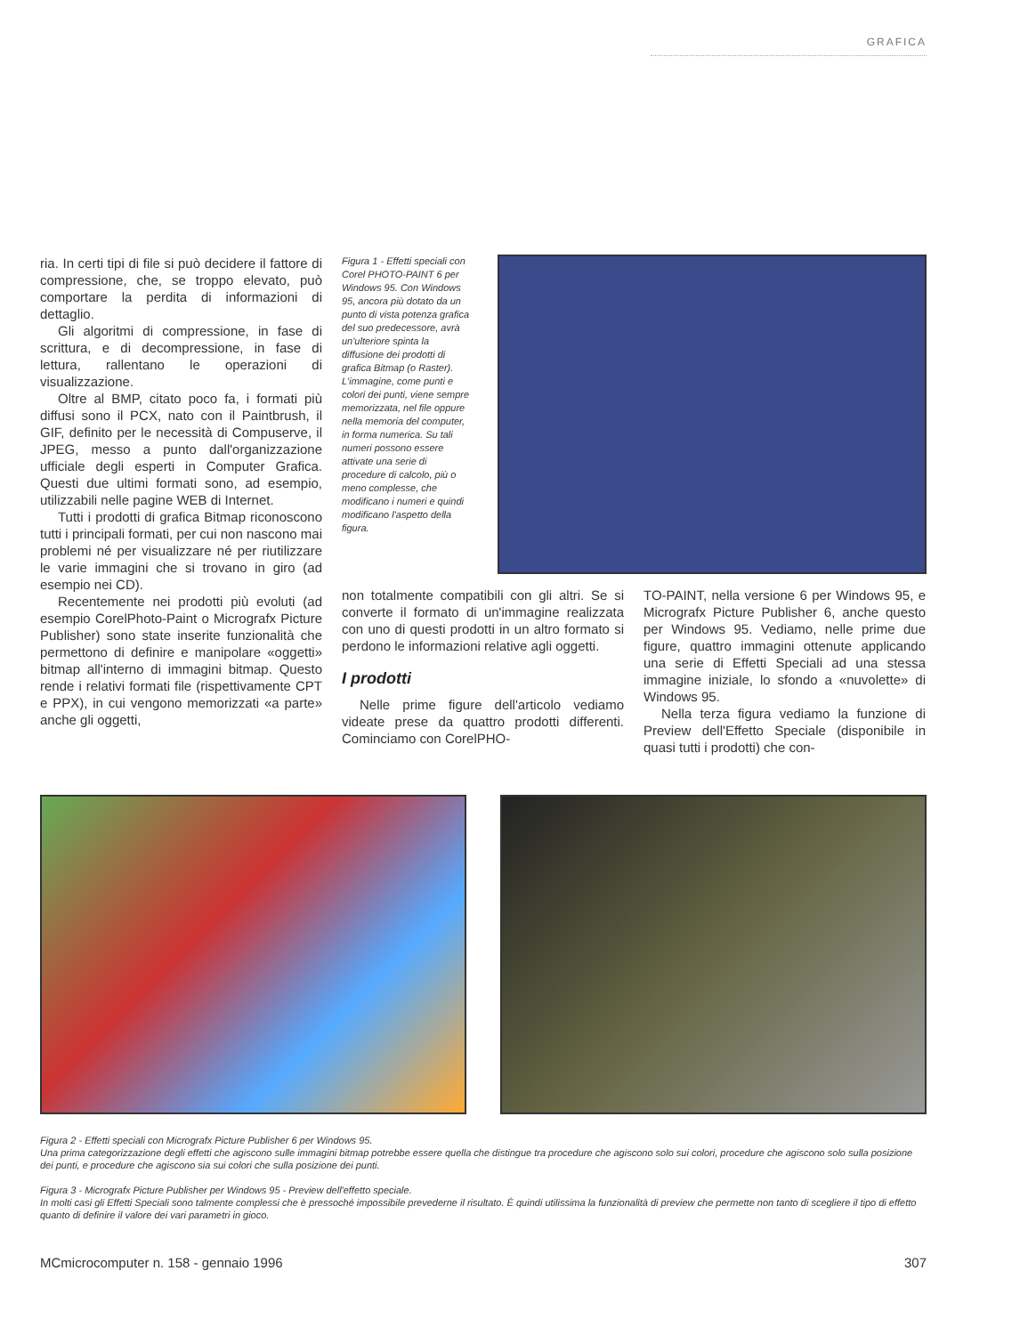GRAFICA
ria. In certi tipi di file si può decidere il fattore di compressione, che, se troppo elevato, può comportare la perdita di informazioni di dettaglio.
Gli algoritmi di compressione, in fase di scrittura, e di decompressione, in fase di lettura, rallentano le operazioni di visualizzazione.
Oltre al BMP, citato poco fa, i formati più diffusi sono il PCX, nato con il Paintbrush, il GIF, definito per le necessità di Compuserve, il JPEG, messo a punto dall'organizzazione ufficiale degli esperti in Computer Grafica. Questi due ultimi formati sono, ad esempio, utilizzabili nelle pagine WEB di Internet.
Tutti i prodotti di grafica Bitmap riconoscono tutti i principali formati, per cui non nascono mai problemi né per visualizzare né per riutilizzare le varie immagini che si trovano in giro (ad esempio nei CD).
Recentemente nei prodotti più evoluti (ad esempio CorelPhoto-Paint o Micrografx Picture Publisher) sono state inserite funzionalità che permettono di definire e manipolare «oggetti» bitmap all'interno di immagini bitmap. Questo rende i relativi formati file (rispettivamente CPT e PPX), in cui vengono memorizzati «a parte» anche gli oggetti,
Figura 1 - Effetti speciali con Corel PHOTO-PAINT 6 per Windows 95. Con Windows 95, ancora più dotato da un punto di vista potenza grafica del suo predecessore, avrà un'ulteriore spinta la diffusione dei prodotti di grafica Bitmap (o Raster). L'immagine, come punti e colori dei punti, viene sempre memorizzata, nel file oppure nella memoria del computer, in forma numerica. Su tali numeri possono essere attivate una serie di procedure di calcolo, più o meno complesse, che modificano i numeri e quindi modificano l'aspetto della figura.
non totalmente compatibili con gli altri. Se si converte il formato di un'immagine realizzata con uno di questi prodotti in un altro formato si perdono le informazioni relative agli oggetti.
I prodotti
Nelle prime figure dell'articolo vediamo videate prese da quattro prodotti differenti. Cominciamo con CorelPHO-
TO-PAINT, nella versione 6 per Windows 95, e Micrografx Picture Publisher 6, anche questo per Windows 95. Vediamo, nelle prime due figure, quattro immagini ottenute applicando una serie di Effetti Speciali ad una stessa immagine iniziale, lo sfondo a «nuvolette» di Windows 95.
Nella terza figura vediamo la funzione di Preview dell'Effetto Speciale (disponibile in quasi tutti i prodotti) che con-
Figura 2 - Effetti speciali con Micrografx Picture Publisher 6 per Windows 95.
Una prima categorizzazione degli effetti che agiscono sulle immagini bitmap potrebbe essere quella che distingue tra procedure che agiscono solo sui colori, procedure che agiscono solo sulla posizione dei punti, e procedure che agiscono sia sui colori che sulla posizione dei punti.
Figura 3 - Micrografx Picture Publisher per Windows 95 - Preview dell'effetto speciale.
In molti casi gli Effetti Speciali sono talmente complessi che è pressoché impossibile prevederne il risultato. È quindi utilissima la funzionalità di preview che permette non tanto di scegliere il tipo di effetto quanto di definire il valore dei vari parametri in gioco.
MCmicrocomputer n. 158 - gennaio 1996 307